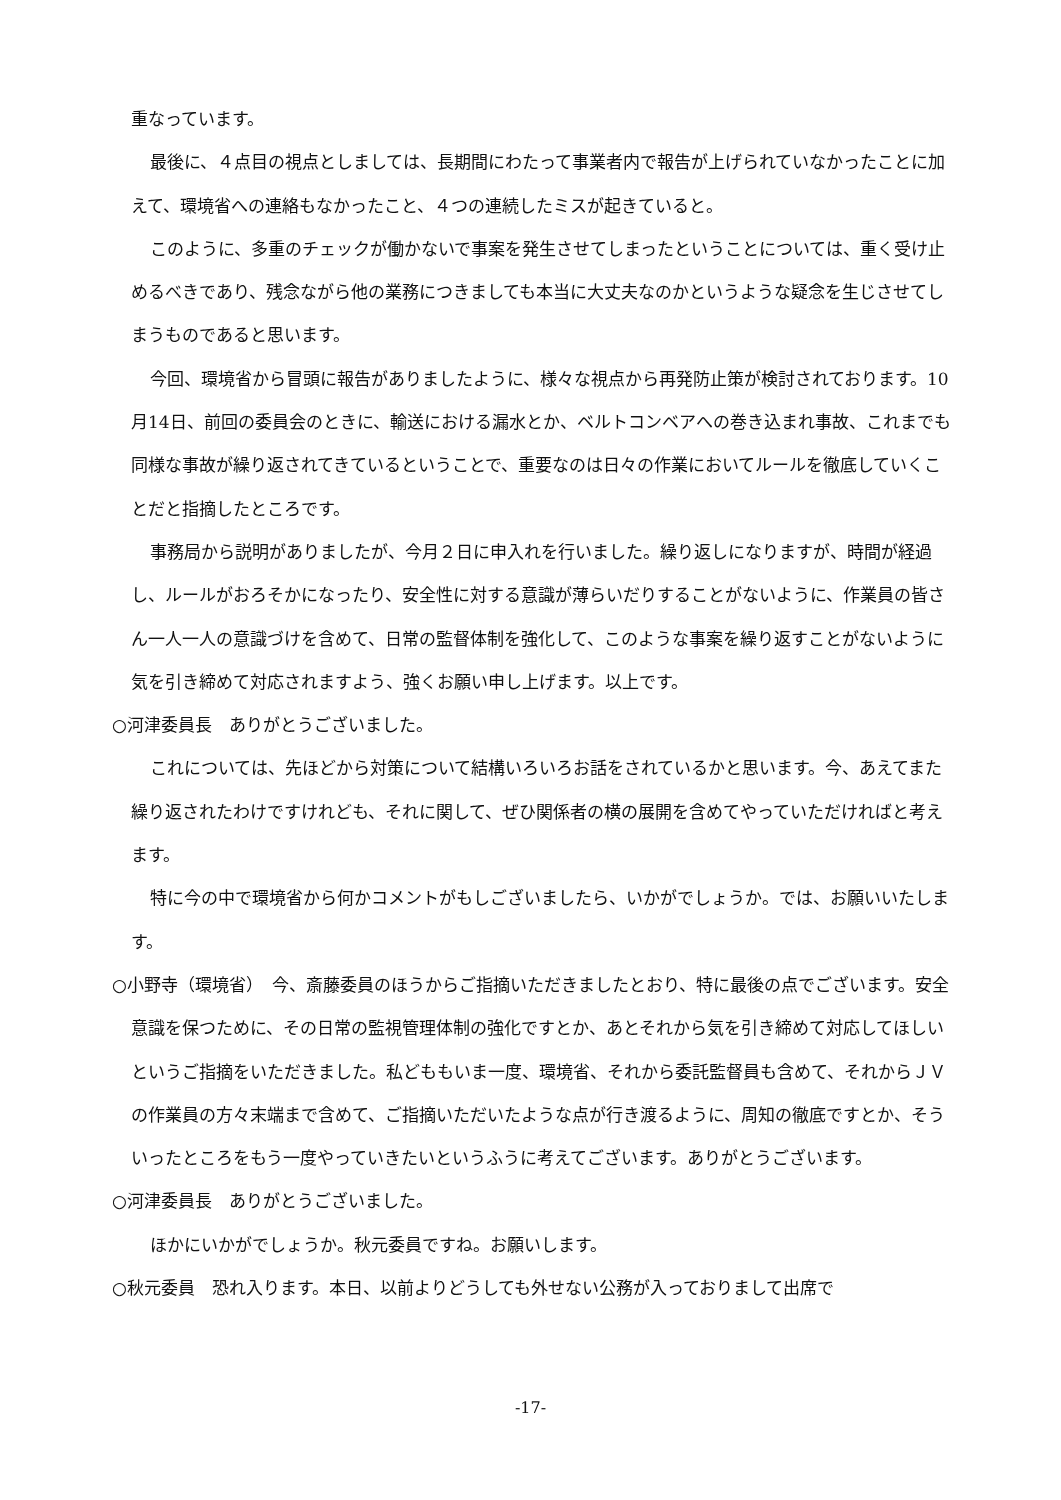重なっています。
最後に、４点目の視点としましては、長期間にわたって事業者内で報告が上げられていなかったことに加えて、環境省への連絡もなかったこと、４つの連続したミスが起きていると。
このように、多重のチェックが働かないで事案を発生させてしまったということについては、重く受け止めるべきであり、残念ながら他の業務につきましても本当に大丈夫なのかというような疑念を生じさせてしまうものであると思います。
今回、環境省から冒頭に報告がありましたように、様々な視点から再発防止策が検討されております。10月14日、前回の委員会のときに、輸送における漏水とか、ベルトコンベアへの巻き込まれ事故、これまでも同様な事故が繰り返されてきているということで、重要なのは日々の作業においてルールを徹底していくことだと指摘したところです。
事務局から説明がありましたが、今月２日に申入れを行いました。繰り返しになりますが、時間が経過し、ルールがおろそかになったり、安全性に対する意識が薄らいだりすることがないように、作業員の皆さん一人一人の意識づけを含めて、日常の監督体制を強化して、このような事案を繰り返すことがないように気を引き締めて対応されますよう、強くお願い申し上げます。以上です。
○河津委員長　ありがとうございました。
これについては、先ほどから対策について結構いろいろお話をされているかと思います。今、あえてまた繰り返されたわけですけれども、それに関して、ぜひ関係者の横の展開を含めてやっていただければと考えます。
特に今の中で環境省から何かコメントがもしございましたら、いかがでしょうか。では、お願いいたします。
○小野寺（環境省）　今、斎藤委員のほうからご指摘いただきましたとおり、特に最後の点でございます。安全意識を保つために、その日常の監視管理体制の強化ですとか、あとそれから気を引き締めて対応してほしいというご指摘をいただきました。私どももいま一度、環境省、それから委託監督員も含めて、それからＪＶの作業員の方々末端まで含めて、ご指摘いただいたような点が行き渡るように、周知の徹底ですとか、そういったところをもう一度やっていきたいというふうに考えてございます。ありがとうございます。
○河津委員長　ありがとうございました。
ほかにいかがでしょうか。秋元委員ですね。お願いします。
○秋元委員　恐れ入ります。本日、以前よりどうしても外せない公務が入っておりまして出席で
-17-